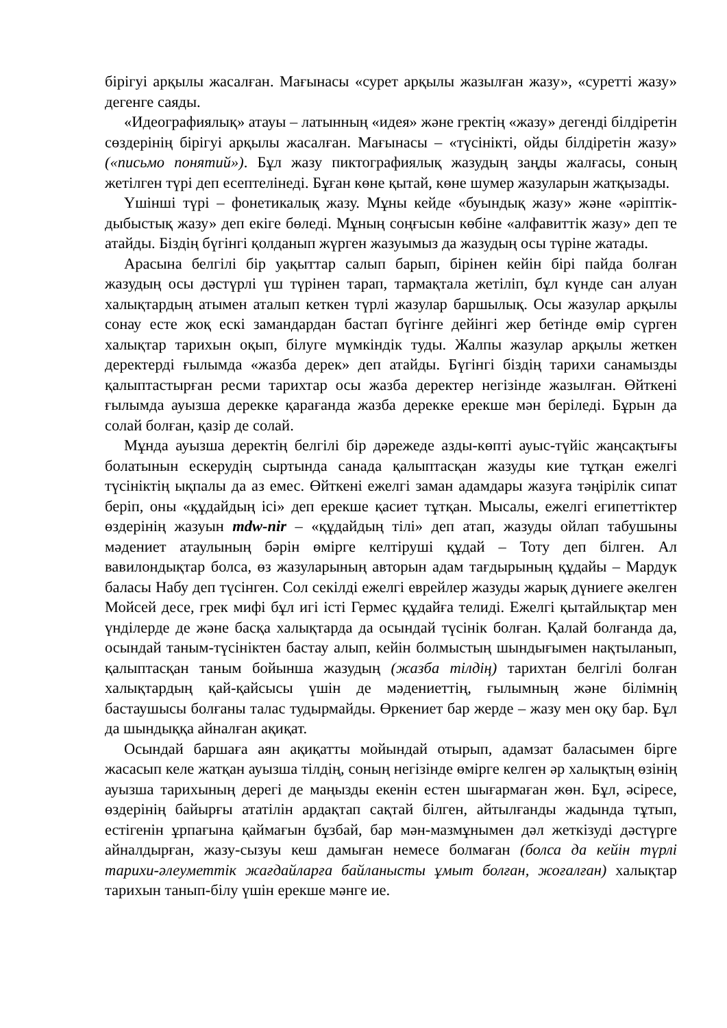бірігуі арқылы жасалған. Мағынасы «сурет арқылы жазылған жазу», «суретті жазу» дегенге саяды.
«Идеографиялық» атауы – латынның «идея» және гректің «жазу» дегенді білдіретін сөздерінің бірігуі арқылы жасалған. Мағынасы – «түсінікті, ойды білдіретін жазу» («письмо понятий»). Бұл жазу пиктографиялық жазудың заңды жалғасы, соның жетілген түрі деп есептелінеді. Бұған көне қытай, көне шумер жазуларын жатқызады.
Үшінші түрі – фонетикалық жазу. Мұны кейде «буындық жазу» және «әріптік-дыбыстық жазу» деп екіге бөледі. Мұның соңғысын көбіне «алфавиттік жазу» деп те атайды. Біздің бүгінгі қолданып жүрген жазуымыз да жазудың осы түріне жатады.
Арасына белгілі бір уақыттар салып барып, бірінен кейін бірі пайда болған жазудың осы дәстүрлі үш түрінен тарап, тармақтала жетіліп, бұл күнде сан алуан халықтардың атымен аталып кеткен түрлі жазулар баршылық. Осы жазулар арқылы сонау есте жоқ ескі замандардан бастап бүгінге дейінгі жер бетінде өмір сүрген халықтар тарихын оқып, білуге мүмкіндік туды. Жалпы жазулар арқылы жеткен деректерді ғылымда «жазба дерек» деп атайды. Бүгінгі біздің тарихи санамызды қалыптастырған ресми тарихтар осы жазба деректер негізінде жазылған. Өйткені ғылымда ауызша дерекке қарағанда жазба дерекке ерекше мән беріледі. Бұрын да солай болған, қазір де солай.
Мұнда ауызша деректің белгілі бір дәрежеде азды-көпті ауыс-түйіс жаңсақтығы болатынын ескерудің сыртында санада қалыптасқан жазуды кие тұтқан ежелгі түсініктің ықпалы да аз емес. Өйткені ежелгі заман адамдары жазуға тәңірілік сипат беріп, оны «құдайдың ісі» деп ерекше қасиет тұтқан. Мысалы, ежелгі египеттіктер өздерінің жазуын mdw-nir – «құдайдың тілі» деп атап, жазуды ойлап табушыны мәдениет атаулының бәрін өмірге келтіруші құдай – Тоту деп білген. Ал вавилондықтар болса, өз жазуларының авторын адам тағдырының құдайы – Мардук баласы Набу деп түсінген. Сол секілді ежелгі еврейлер жазуды жарық дүниеге әкелген Мойсей десе, грек мифі бұл игі істі Гермес құдайға телиді. Ежелгі қытайлықтар мен үнділерде де және басқа халықтарда да осындай түсінік болған. Қалай болғанда да, осындай таным-түсініктен бастау алып, кейін болмыстың шындығымен нақтыланып, қалыптасқан таным бойынша жазудың (жазба тілдің) тарихтан белгілі болған халықтардың қай-қайсысы үшін де мәдениеттің, ғылымның және білімнің бастаушысы болғаны талас тудырмайды. Өркениет бар жерде – жазу мен оқу бар. Бұл да шындыққа айналған ақиқат.
Осындай баршаға аян ақиқатты мойындай отырып, адамзат баласымен бірге жасасып келе жатқан ауызша тілдің, соның негізінде өмірге келген әр халықтың өзінің ауызша тарихының дерегі де маңызды екенін естен шығармаған жөн. Бұл, әсіресе, өздерінің байырғы ататілін ардақтап сақтай білген, айтылғанды жадында тұтып, естігенін ұрпағына қаймағын бұзбай, бар мән-мазмұнымен дәл жеткізуді дәстүрге айналдырған, жазу-сызуы кеш дамыған немесе болмаған (болса да кейін түрлі тарихи-әлеуметтік жағдайларға байланысты ұмыт болған, жоғалған) халықтар тарихын танып-білу үшін ерекше мәнге ие.